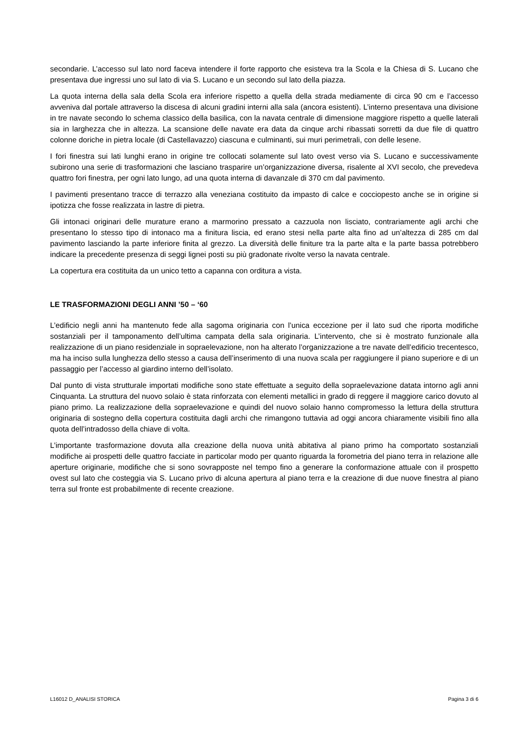secondarie. L’accesso sul lato nord faceva intendere il forte rapporto che esisteva tra la Scola e la Chiesa di S. Lucano che presentava due ingressi uno sul lato di via S. Lucano e un secondo sul lato della piazza.
La quota interna della sala della Scola era inferiore rispetto a quella della strada mediamente di circa 90 cm e l’accesso avveniva dal portale attraverso la discesa di alcuni gradini interni alla sala (ancora esistenti). L’interno presentava una divisione in tre navate secondo lo schema classico della basilica, con la navata centrale di dimensione maggiore rispetto a quelle laterali sia in larghezza che in altezza. La scansione delle navate era data da cinque archi ribassati sorretti da due file di quattro colonne doriche in pietra locale (di Castellavazzo) ciascuna e culminanti, sui muri perimetrali, con delle lesene.
I fori finestra sui lati lunghi erano in origine tre collocati solamente sul lato ovest verso via S. Lucano e successivamente subirono una serie di trasformazioni che lasciano trasparire un’organizzazione diversa, risalente al XVI secolo, che prevedeva quattro fori finestra, per ogni lato lungo, ad una quota interna di davanzale di 370 cm dal pavimento.
I pavimenti presentano tracce di terrazzo alla veneziana costituito da impasto di calce e cocciopesto anche se in origine si ipotizza che fosse realizzata in lastre di pietra.
Gli intonaci originari delle murature erano a marmorino pressato a cazzuola non lisciato, contrariamente agli archi che presentano lo stesso tipo di intonaco ma a finitura liscia, ed erano stesi nella parte alta fino ad un’altezza di 285 cm dal pavimento lasciando la parte inferiore finita al grezzo. La diversità delle finiture tra la parte alta e la parte bassa potrebbero indicare la precedente presenza di seggi lignei posti su più gradonate rivolte verso la navata centrale.
La copertura era costituita da un unico tetto a capanna con orditura a vista.
LE TRASFORMAZIONI DEGLI ANNI ’50 – ‘60
L’edificio negli anni ha mantenuto fede alla sagoma originaria con l’unica eccezione per il lato sud che riporta modifiche sostanziali per il tamponamento dell’ultima campata della sala originaria. L’intervento, che si è mostrato funzionale alla realizzazione di un piano residenziale in sopraelevazione, non ha alterato l’organizzazione a tre navate dell’edificio trecentesco, ma ha inciso sulla lunghezza dello stesso a causa dell’inserimento di una nuova scala per raggiungere il piano superiore e di un passaggio per l’accesso al giardino interno dell’isolato.
Dal punto di vista strutturale importati modifiche sono state effettuate a seguito della sopraelevazione datata intorno agli anni Cinquanta. La struttura del nuovo solaio è stata rinforzata con elementi metallici in grado di reggere il maggiore carico dovuto al piano primo. La realizzazione della sopraelevazione e quindi del nuovo solaio hanno compromesso la lettura della struttura originaria di sostegno della copertura costituita dagli archi che rimangono tuttavia ad oggi ancora chiaramente visibili fino alla quota dell’intradosso della chiave di volta.
L’importante trasformazione dovuta alla creazione della nuova unità abitativa al piano primo ha comportato sostanziali modifiche ai prospetti delle quattro facciate in particolar modo per quanto riguarda la forometria del piano terra in relazione alle aperture originarie, modifiche che si sono sovrapposte nel tempo fino a generare la conformazione attuale con il prospetto ovest sul lato che costeggia via S. Lucano privo di alcuna apertura al piano terra e la creazione di due nuove finestra al piano terra sul fronte est probabilmente di recente creazione.
L16012 D_ANALISI STORICA Pagina 3 di 6